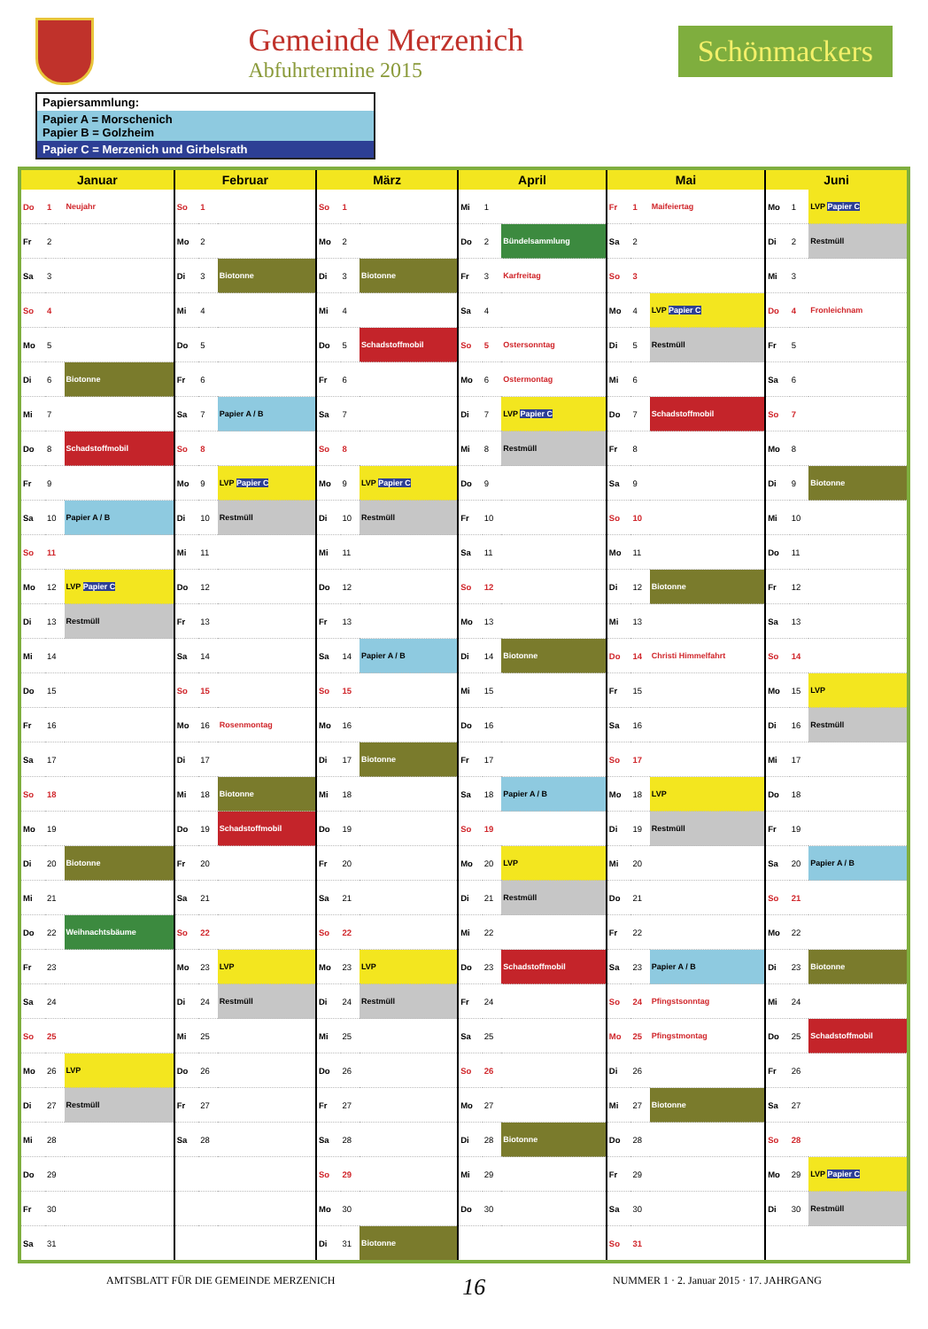Gemeinde Merzenich
Abfuhrtermine 2015
Schönmackers
Papiersammlung:
Papier A = Morschenich
Papier B = Golzheim
Papier C = Merzenich und Girbelsrath
| Januar | | | Februar | | | März | | | April | | | Mai | | | Juni | | |
| --- | --- | --- | --- | --- | --- | --- | --- | --- | --- | --- | --- | --- | --- | --- | --- | --- | --- |
| Do | 1 | Neujahr | So | 1 | | So | 1 | | Mi | 1 | | Fr | 1 | Maifeiertag | Mo | 1 | LVP Papier C |
| Fr | 2 | | Mo | 2 | | Mo | 2 | | Do | 2 | Bündelsammlung | Sa | 2 | | Di | 2 | Restmüll |
| Sa | 3 | | Di | 3 | Biotonne | Di | 3 | Biotonne | Fr | 3 | Karfreitag | So | 3 | | Mi | 3 | |
| So | 4 | | Mi | 4 | | Mi | 4 | | Sa | 4 | | Mo | 4 | LVP Papier C | Do | 4 | Fronleichnam |
| Mo | 5 | | Do | 5 | | Do | 5 | Schadstoffmobil | So | 5 | Ostersonntag | Di | 5 | Restmüll | Fr | 5 | |
| Di | 6 | Biotonne | Fr | 6 | | Fr | 6 | | Mo | 6 | Ostermontag | Mi | 6 | | Sa | 6 | |
| Mi | 7 | | Sa | 7 | Papier A / B | Sa | 7 | | Di | 7 | LVP Papier C | Do | 7 | Schadstoffmobil | So | 7 | |
| Do | 8 | Schadstoffmobil | So | 8 | | So | 8 | | Mi | 8 | Restmüll | Fr | 8 | | Mo | 8 | |
| Fr | 9 | | Mo | 9 | LVP Papier C | Mo | 9 | LVP Papier C | Do | 9 | | Sa | 9 | | Di | 9 | Biotonne |
| Sa | 10 | Papier A / B | Di | 10 | Restmüll | Di | 10 | Restmüll | Fr | 10 | | So | 10 | | Mi | 10 | |
| So | 11 | | Mi | 11 | | Mi | 11 | | Sa | 11 | | Mo | 11 | | Do | 11 | |
| Mo | 12 | LVP Papier C | Do | 12 | | Do | 12 | | So | 12 | | Di | 12 | Biotonne | Fr | 12 | |
| Di | 13 | Restmüll | Fr | 13 | | Fr | 13 | | Mo | 13 | | Mi | 13 | | Sa | 13 | |
| Mi | 14 | | Sa | 14 | | Sa | 14 | Papier A / B | Di | 14 | Biotonne | Do | 14 | Christi Himmelfahrt | So | 14 | |
| Do | 15 | | So | 15 | | So | 15 | | Mi | 15 | | Fr | 15 | | Mo | 15 | LVP |
| Fr | 16 | | Mo | 16 | Rosenmontag | Mo | 16 | | Do | 16 | | Sa | 16 | | Di | 16 | Restmüll |
| Sa | 17 | | Di | 17 | | Di | 17 | Biotonne | Fr | 17 | | So | 17 | | Mi | 17 | |
| So | 18 | | Mi | 18 | Biotonne | Mi | 18 | | Sa | 18 | Papier A / B | Mo | 18 | LVP | Do | 18 | |
| Mo | 19 | | Do | 19 | Schadstoffmobil | Do | 19 | | So | 19 | | Di | 19 | Restmüll | Fr | 19 | |
| Di | 20 | Biotonne | Fr | 20 | | Fr | 20 | | Mo | 20 | LVP | Mi | 20 | | Sa | 20 | Papier A / B |
| Mi | 21 | | Sa | 21 | | Sa | 21 | | Di | 21 | Restmüll | Do | 21 | | So | 21 | |
| Do | 22 | Weihnachtsbäume | So | 22 | | So | 22 | | Mi | 22 | | Fr | 22 | | Mo | 22 | |
| Fr | 23 | | Mo | 23 | LVP | Mo | 23 | LVP | Do | 23 | Schadstoffmobil | Sa | 23 | Papier A / B | Di | 23 | Biotonne |
| Sa | 24 | | Di | 24 | Restmüll | Di | 24 | Restmüll | Fr | 24 | | So | 24 | Pfingstsonntag | Mi | 24 | |
| So | 25 | | Mi | 25 | | Mi | 25 | | Sa | 25 | | Mo | 25 | Pfingstmontag | Do | 25 | Schadstoffmobil |
| Mo | 26 | LVP | Do | 26 | | Do | 26 | | So | 26 | | Di | 26 | | Fr | 26 | |
| Di | 27 | Restmüll | Fr | 27 | | Fr | 27 | | Mo | 27 | | Mi | 27 | Biotonne | Sa | 27 | |
| Mi | 28 | | Sa | 28 | | Sa | 28 | | Di | 28 | Biotonne | Do | 28 | | So | 28 | |
| Do | 29 | | | | | So | 29 | | Mi | 29 | | Fr | 29 | | Mo | 29 | LVP Papier C |
| Fr | 30 | | | | | Mo | 30 | | Do | 30 | | Sa | 30 | | Di | 30 | Restmüll |
| Sa | 31 | | | | | Di | 31 | Biotonne | | | | So | 31 | | | | |
AMTSBLATT FÜR DIE GEMEINDE MERZENICH 16 NUMMER 1 · 2. Januar 2015 · 17. JAHRGANG